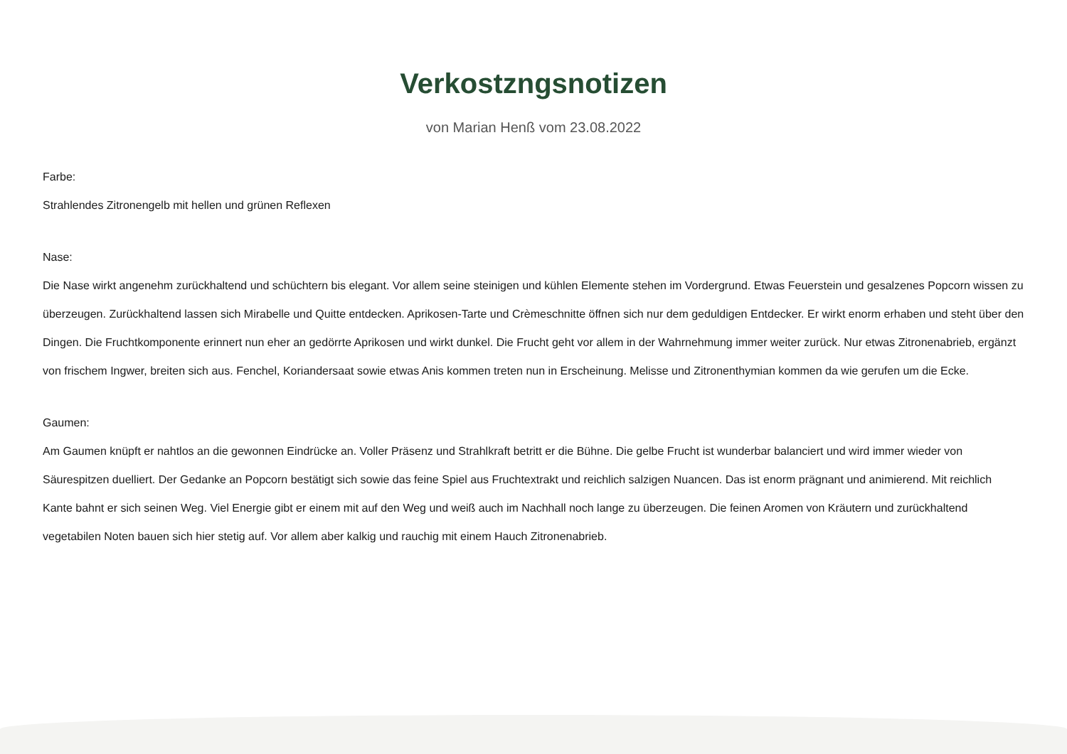Verkostzngsnotizen
von Marian Henß vom 23.08.2022
Farbe:
Strahlendes Zitronengelb mit hellen und grünen Reflexen
Nase:
Die Nase wirkt angenehm zurückhaltend und schüchtern bis elegant. Vor allem seine steinigen und kühlen Elemente stehen im Vordergrund. Etwas Feuerstein und gesalzenes Popcorn wissen zu überzeugen. Zurückhaltend lassen sich Mirabelle und Quitte entdecken. Aprikosen-Tarte und Crèmeschnitte öffnen sich nur dem geduldigen Entdecker. Er wirkt enorm erhaben und steht über den Dingen. Die Fruchtkomponente erinnert nun eher an gedörrte Aprikosen und wirkt dunkel. Die Frucht geht vor allem in der Wahrnehmung immer weiter zurück. Nur etwas Zitronenabrieb, ergänzt von frischem Ingwer, breiten sich aus. Fenchel, Koriandersaat sowie etwas Anis kommen treten nun in Erscheinung. Melisse und Zitronenthymian kommen da wie gerufen um die Ecke.
Gaumen:
Am Gaumen knüpft er nahtlos an die gewonnen Eindrücke an. Voller Präsenz und Strahlkraft betritt er die Bühne. Die gelbe Frucht ist wunderbar balanciert und wird immer wieder von Säurespitzen duelliert. Der Gedanke an Popcorn bestätigt sich sowie das feine Spiel aus Fruchtextrakt und reichlich salzigen Nuancen. Das ist enorm prägnant und animierend. Mit reichlich Kante bahnt er sich seinen Weg. Viel Energie gibt er einem mit auf den Weg und weiß auch im Nachhall noch lange zu überzeugen. Die feinen Aromen von Kräutern und zurückhaltend vegetabilen Noten bauen sich hier stetig auf. Vor allem aber kalkig und rauchig mit einem Hauch Zitronenabrieb.